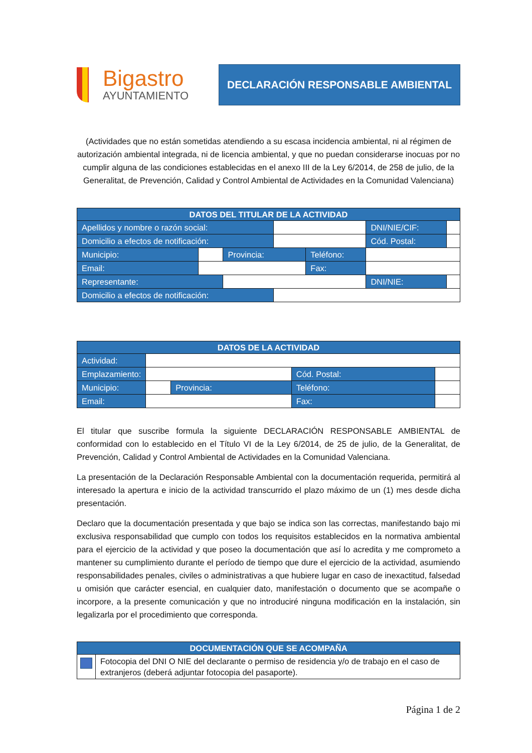Bigastro
AYUNTAMIENTO
DECLARACIÓN RESPONSABLE AMBIENTAL
(Actividades que no están sometidas atendiendo a su escasa incidencia ambiental, ni al régimen de autorización ambiental integrada, ni de licencia ambiental, y que no puedan considerarse inocuas por no cumplir alguna de las condiciones establecidas en el anexo III de la Ley 6/2014, de 258 de julio, de la Generalitat, de Prevención, Calidad y Control Ambiental de Actividades en la Comunidad Valenciana)
| DATOS DEL TITULAR DE LA ACTIVIDAD | | | | | | |
| --- | --- | --- | --- | --- | --- | --- |
| Apellidos y nombre o razón social: | | | | | DNI/NIE/CIF: | |
| Domicilio a efectos de notificación: | | | | | Cód. Postal: | |
| Municipio: | | Provincia: | | Teléfono: | | |
| Email: | | | | Fax: | | |
| Representante: | | | | | DNI/NIE: | |
| Domicilio a efectos de notificación: | | | | | | |
| DATOS DE LA ACTIVIDAD | | | | |
| --- | --- | --- | --- | --- |
| Actividad: | | | | |
| Emplazamiento: | | | Cód. Postal: | |
| Municipio: | | Provincia: | Teléfono: | |
| Email: | | | Fax: | |
El titular que suscribe formula la siguiente DECLARACIÓN RESPONSABLE AMBIENTAL de conformidad con lo establecido en el Título VI de la Ley 6/2014, de 25 de julio, de la Generalitat, de Prevención, Calidad y Control Ambiental de Actividades en la Comunidad Valenciana.
La presentación de la Declaración Responsable Ambiental con la documentación requerida, permitirá al interesado la apertura e inicio de la actividad transcurrido el plazo máximo de un (1) mes desde dicha presentación.
Declaro que la documentación presentada y que bajo se indica son las correctas, manifestando bajo mi exclusiva responsabilidad que cumplo con todos los requisitos establecidos en la normativa ambiental para el ejercicio de la actividad y que poseo la documentación que así lo acredita y me comprometo a mantener su cumplimiento durante el período de tiempo que dure el ejercicio de la actividad, asumiendo responsabilidades penales, civiles o administrativas a que hubiere lugar en caso de inexactitud, falsedad u omisión que carácter esencial, en cualquier dato, manifestación o documento que se acompañe o incorpore, a la presente comunicación y que no introduciré ninguna modificación en la instalación, sin legalizarla por el procedimiento que corresponda.
| DOCUMENTACIÓN QUE SE ACOMPAÑA | |
| --- | --- |
| | Fotocopia del DNI O NIE del declarante o permiso de residencia y/o de trabajo en el caso de extranjeros (deberá adjuntar fotocopia del pasaporte). |
Página 1 de 2